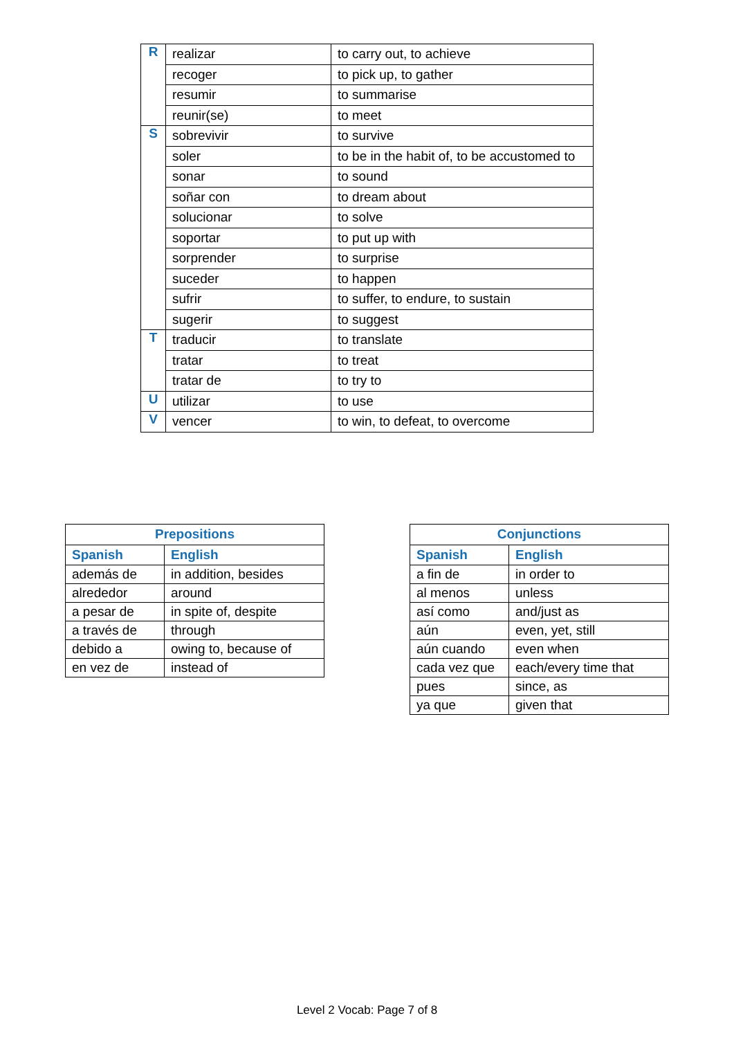| R | realizar | to carry out, to achieve |
| | recoger | to pick up, to gather |
| | resumir | to summarise |
| | reunir(se) | to meet |
| S | sobrevivir | to survive |
| | soler | to be in the habit of, to be accustomed to |
| | sonar | to sound |
| | soñar con | to dream about |
| | solucionar | to solve |
| | soportar | to put up with |
| | sorprender | to surprise |
| | suceder | to happen |
| | sufrir | to suffer, to endure, to sustain |
| | sugerir | to suggest |
| T | traducir | to translate |
| | tratar | to treat |
| | tratar de | to try to |
| U | utilizar | to use |
| V | vencer | to win, to defeat, to overcome |
| Prepositions | |
| --- | --- |
| Spanish | English |
| además de | in addition, besides |
| alrededor | around |
| a pesar de | in spite of, despite |
| a través de | through |
| debido a | owing to, because of |
| en vez de | instead of |
| Conjunctions | |
| --- | --- |
| Spanish | English |
| a fin de | in order to |
| al menos | unless |
| así como | and/just as |
| aún | even, yet, still |
| aún cuando | even when |
| cada vez que | each/every time that |
| pues | since, as |
| ya que | given that |
Level 2 Vocab: Page 7 of 8